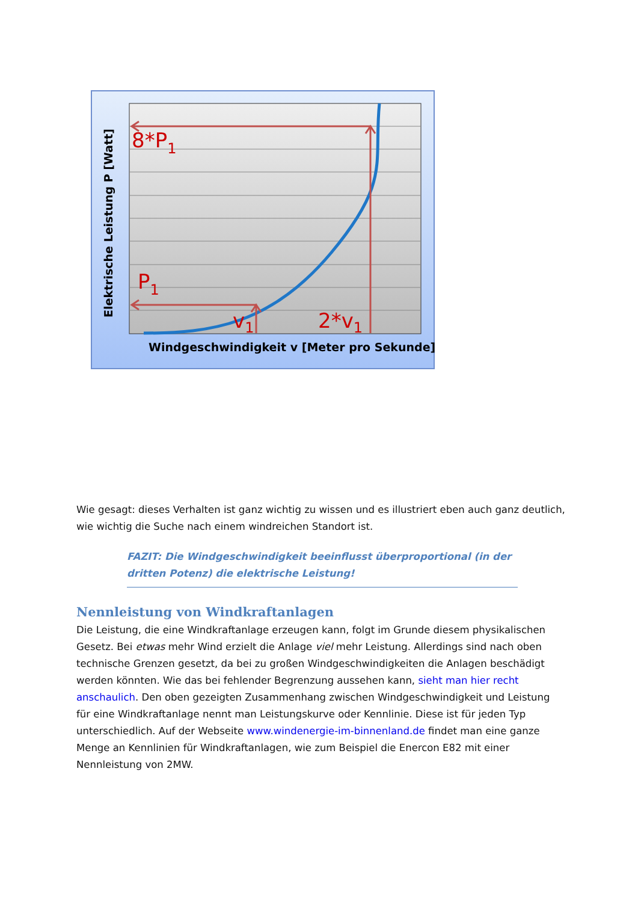8*P1
P1
v1
2*v1
Windgeschwindigkeit v [Meter pro Sekunde]
Elektrische Leistung P [Watt]
Wie gesagt: dieses Verhalten ist ganz wichtig zu wissen und es illustriert eben auch ganz deutlich, wie wichtig die Suche nach einem windreichen Standort ist.
FAZIT: Die Windgeschwindigkeit beeinflusst überproportional (in der dritten Potenz) die elektrische Leistung!
Nennleistung von Windkraftanlagen
Die Leistung, die eine Windkraftanlage erzeugen kann, folgt im Grunde diesem physikalischen Gesetz. Bei etwas mehr Wind erzielt die Anlage viel mehr Leistung. Allerdings sind nach oben technische Grenzen gesetzt, da bei zu großen Windgeschwindigkeiten die Anlagen beschädigt werden könnten. Wie das bei fehlender Begrenzung aussehen kann, sieht man hier recht anschaulich. Den oben gezeigten Zusammenhang zwischen Windgeschwindigkeit und Leistung für eine Windkraftanlage nennt man Leistungskurve oder Kennlinie. Diese ist für jeden Typ unterschiedlich. Auf der Webseite www.windenergie-im-binnenland.de findet man eine ganze Menge an Kennlinien für Windkraftanlagen, wie zum Beispiel die Enercon E82 mit einer Nennleistung von 2MW.